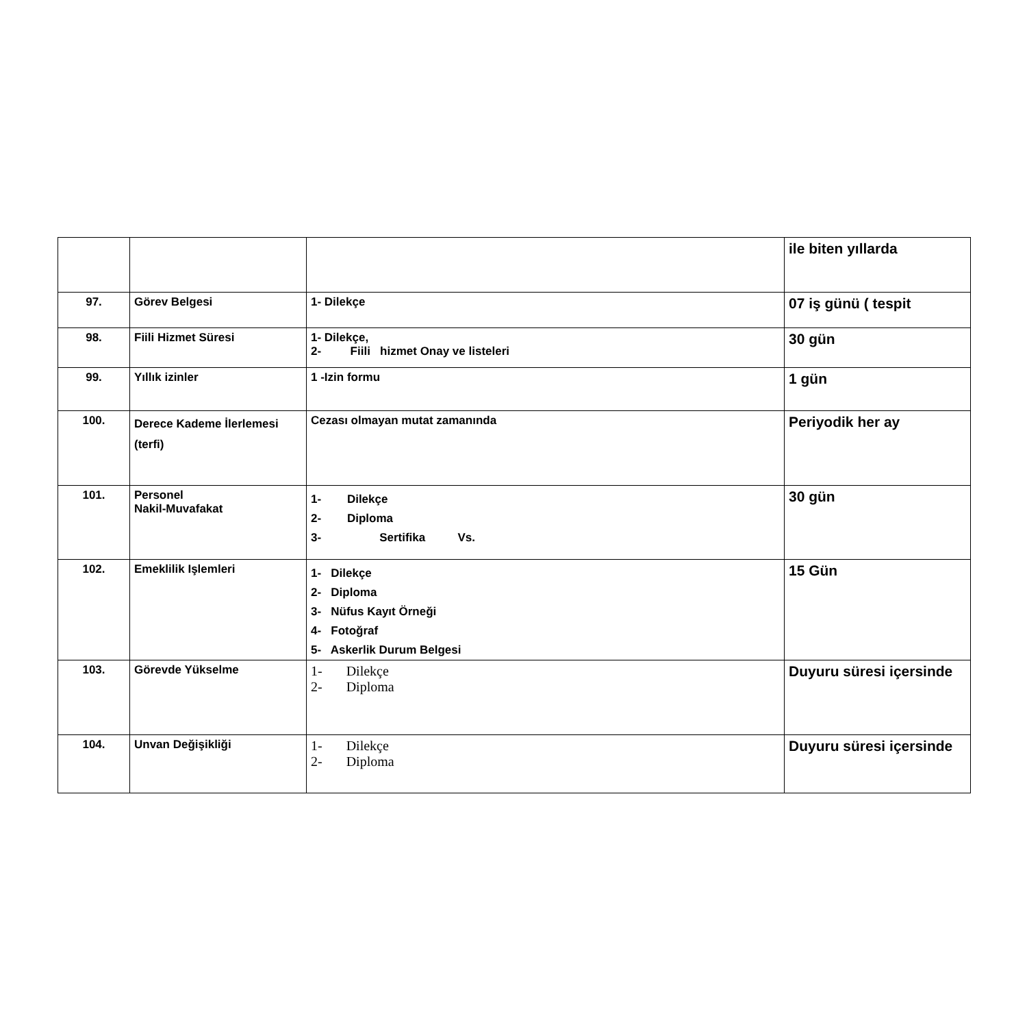| | | | ile biten yıllarda |
| 97. | Görev Belgesi | 1- Dilekçe | 07 iş günü ( tespit |
| 98. | Fiili Hizmet Süresi | 1- Dilekçe, 2- Fiili hizmet Onay ve listeleri | 30 gün |
| 99. | Yıllık izinler | 1 -Izin formu | 1 gün |
| 100. | Derece Kademe İlerlemesi (terfi) | Cezası olmayan mutat zamanında | Periyodik her ay |
| 101. | Personel Nakil-Muvafakat | 1- Dilekçe 2- Diploma 3- Sertifika Vs. | 30 gün |
| 102. | Emeklilik Işlemleri | 1- Dilekçe 2- Diploma 3- Nüfus Kayıt Örneği 4- Fotoğraf 5- Askerlik Durum Belgesi | 15 Gün |
| 103. | Görevde Yükselme | 1- Dilekçe 2- Diploma | Duyuru süresi içersinde |
| 104. | Unvan Değişikliği | 1- Dilekçe 2- Diploma | Duyuru süresi içersinde |